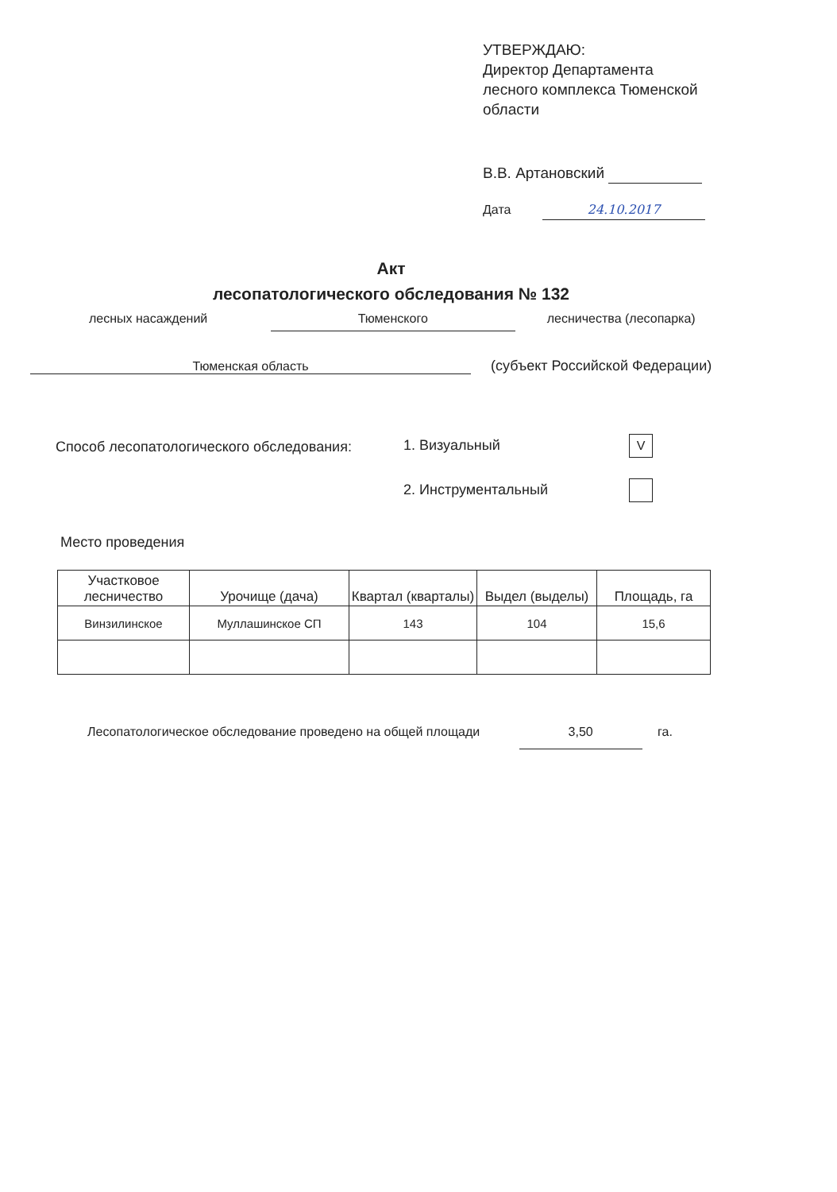УТВЕРЖДАЮ:
Директор Департамента
лесного комплекса Тюменской
области
В.В. Артановский
Дата 24.10.2017
Акт
лесопатологического обследования № 132
лесных насаждений Тюменского лесничества (лесопарка)
Тюменская область (субъект Российской Федерации)
Способ лесопатологического обследования:
1. Визуальный V
2. Инструментальный
Место проведения
| Участковое лесничество | Урочище (дача) | Квартал (кварталы) | Выдел (выделы) | Площадь, га |
| --- | --- | --- | --- | --- |
| Винзилинское | Муллашинское СП | 143 | 104 | 15,6 |
Лесопатологическое обследование проведено на общей площади 3,50 га.